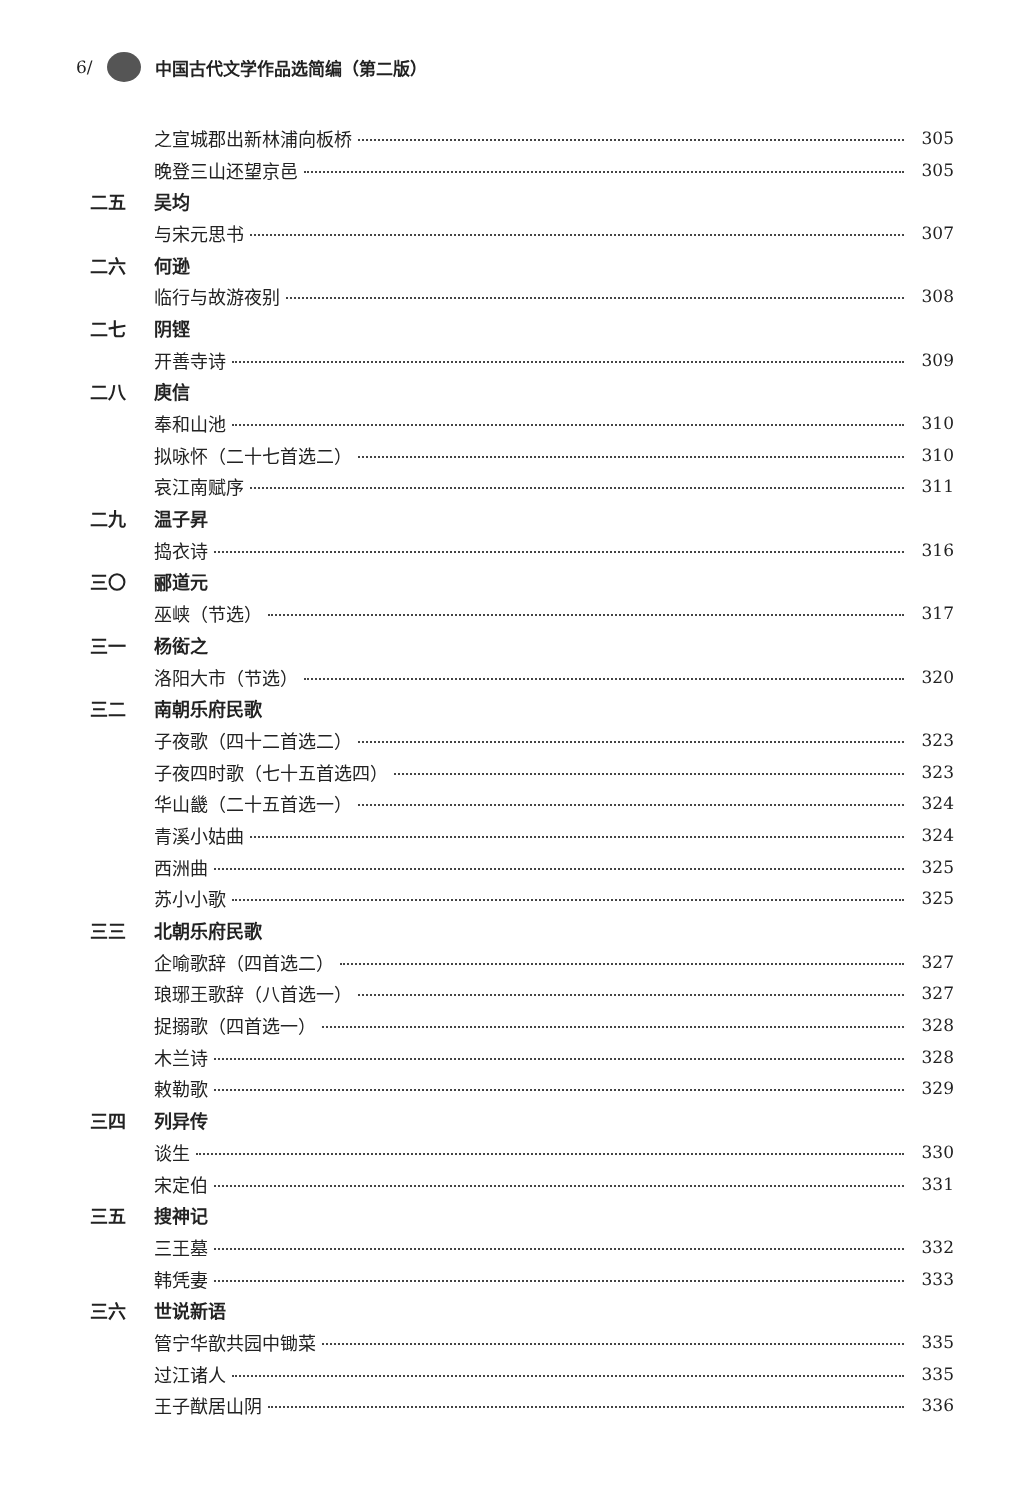6/ 中国古代文学作品选简编（第二版）
之宣城郡出新林浦向板桥 305
晚登三山还望京邑 305
二五 吴均
与宋元思书 307
二六 何逊
临行与故游夜别 308
二七 阴铿
开善寺诗 309
二八 庾信
奉和山池 310
拟咏怀（二十七首选二） 310
哀江南赋序 311
二九 温子昇
捣衣诗 316
三〇 郦道元
巫峡（节选） 317
三一 杨衒之
洛阳大市（节选） 320
三二 南朝乐府民歌
子夜歌（四十二首选二） 323
子夜四时歌（七十五首选四） 323
华山畿（二十五首选一） 324
青溪小姑曲 324
西洲曲 325
苏小小歌 325
三三 北朝乐府民歌
企喻歌辞（四首选二） 327
琅琊王歌辞（八首选一） 327
捉搦歌（四首选一） 328
木兰诗 328
敕勒歌 329
三四 列异传
谈生 330
宋定伯 331
三五 搜神记
三王墓 332
韩凭妻 333
三六 世说新语
管宁华歆共园中锄菜 335
过江诸人 335
王子猷居山阴 336